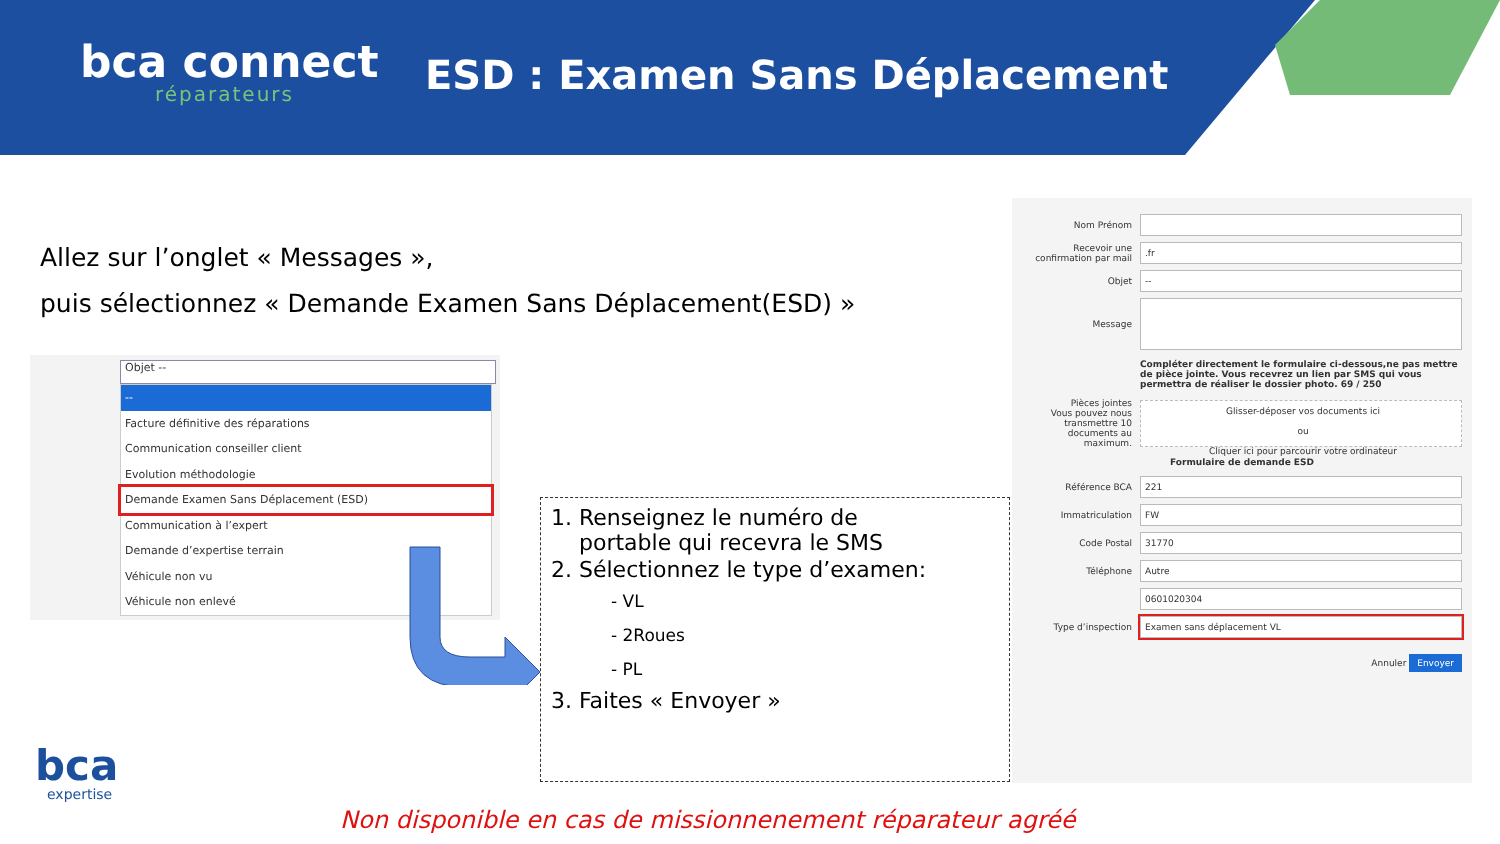bca connect
réparateurs
ESD : Examen Sans Déplacement
Allez sur l’onglet « Messages »,
puis sélectionnez « Demande Examen Sans Déplacement(ESD) »
Objet --
--
Facture définitive des réparations
Communication conseiller client
Evolution méthodologie
Demande Examen Sans Déplacement (ESD)
Communication à l’expert
Demande d’expertise terrain
Véhicule non vu
Véhicule non enlevé
1. Renseignez le numéro de
portable qui recevra le SMS
2. Sélectionnez le type d’examen:
- VL
- 2Roues
- PL
3. Faites « Envoyer »
Nom Prénom
Recevoir une confirmation par mail.fr
Objet --
Message
Compléter directement le formulaire ci-dessous,ne pas mettre de pièce jointe. Vous recevrez un lien par SMS qui vous permettra de réaliser le dossier photo. 69 / 250
Pièces jointes
Vous pouvez nous transmettre 10 documents au maximum. Glisser-déposer vos documents ici
ou
Cliquer ici pour parcourir votre ordinateur
Formulaire de demande ESD
Référence BCA 221
Immatriculation FW
Code Postal 31770
Téléphone Autre
0601020304
Type d’inspection Examen sans déplacement VL
Annuler Envoyer
bca
expertise
Non disponible en cas de missionnenement réparateur agréé